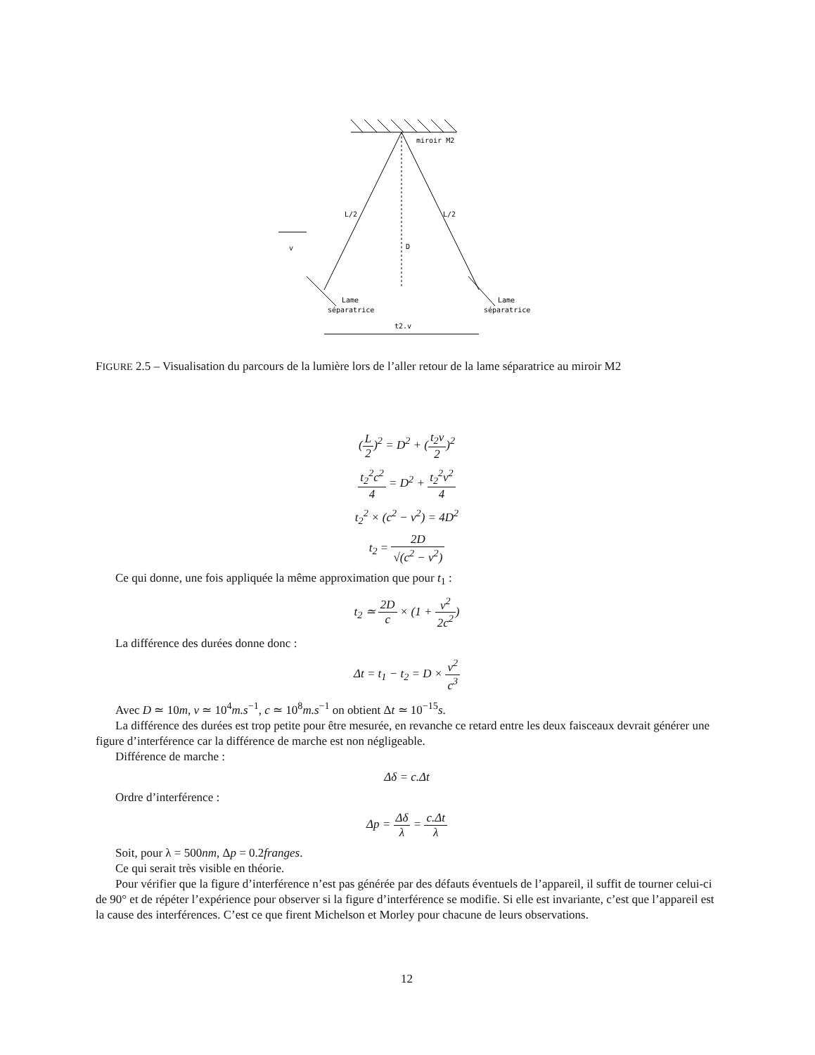miroir M2
L/2
L/2
v
D
Lame
séparatrice
Lame
séparatrice
t2.v
FIGURE 2.5 – Visualisation du parcours de la lumière lors de l’aller retour de la lame séparatrice au miroir M2
(L 2)<sup>2</sup> = D<sup>2</sup> + (t<sub>2</sub>v 2)<sup>2</sup>
t<sub>2</sub><sup>2</sup>c<sup>2</sup> 4 = D<sup>2</sup> + t<sub>2</sub><sup>2</sup>v<sup>2</sup> 4
t<sub>2</sub><sup>2</sup> × (c<sup>2</sup> − v<sup>2</sup>) = 4D<sup>2</sup>
t<sub>2</sub> = 2D √(c<sup>2</sup> − v<sup>2</sup>)
Ce qui donne, une fois appliquée la même approximation que pour t<sub>1</sub> :
t<sub>2</sub> ≃ 2D c × (1 + v<sup>2</sup> 2c<sup>2</sup>)
La différence des durées donne donc :
Δt = t<sub>1</sub> − t<sub>2</sub> = D × v<sup>2</sup> c<sup>3</sup>
Avec D ≃ 10m, v ≃ 10<sup>4</sup>m.s<sup>−1</sup>, c ≃ 10<sup>8</sup>m.s<sup>−1</sup> on obtient Δt ≃ 10<sup>−15</sup>s.
La différence des durées est trop petite pour être mesurée, en revanche ce retard entre les deux faisceaux devrait générer une figure d’interférence car la différence de marche est non négligeable.
Différence de marche :
Δδ = c.Δt
Ordre d’interférence :
Δp = Δδ λ = c.Δt λ
Soit, pour λ = 500nm, Δp = 0.2franges.
Ce qui serait très visible en théorie.
Pour vérifier que la figure d’interférence n’est pas générée par des défauts éventuels de l’appareil, il suffit de tourner celui-ci de 90° et de répéter l’expérience pour observer si la figure d’interférence se modifie. Si elle est invariante, c’est que l’appareil est la cause des interférences. C’est ce que firent Michelson et Morley pour chacune de leurs observations.
12